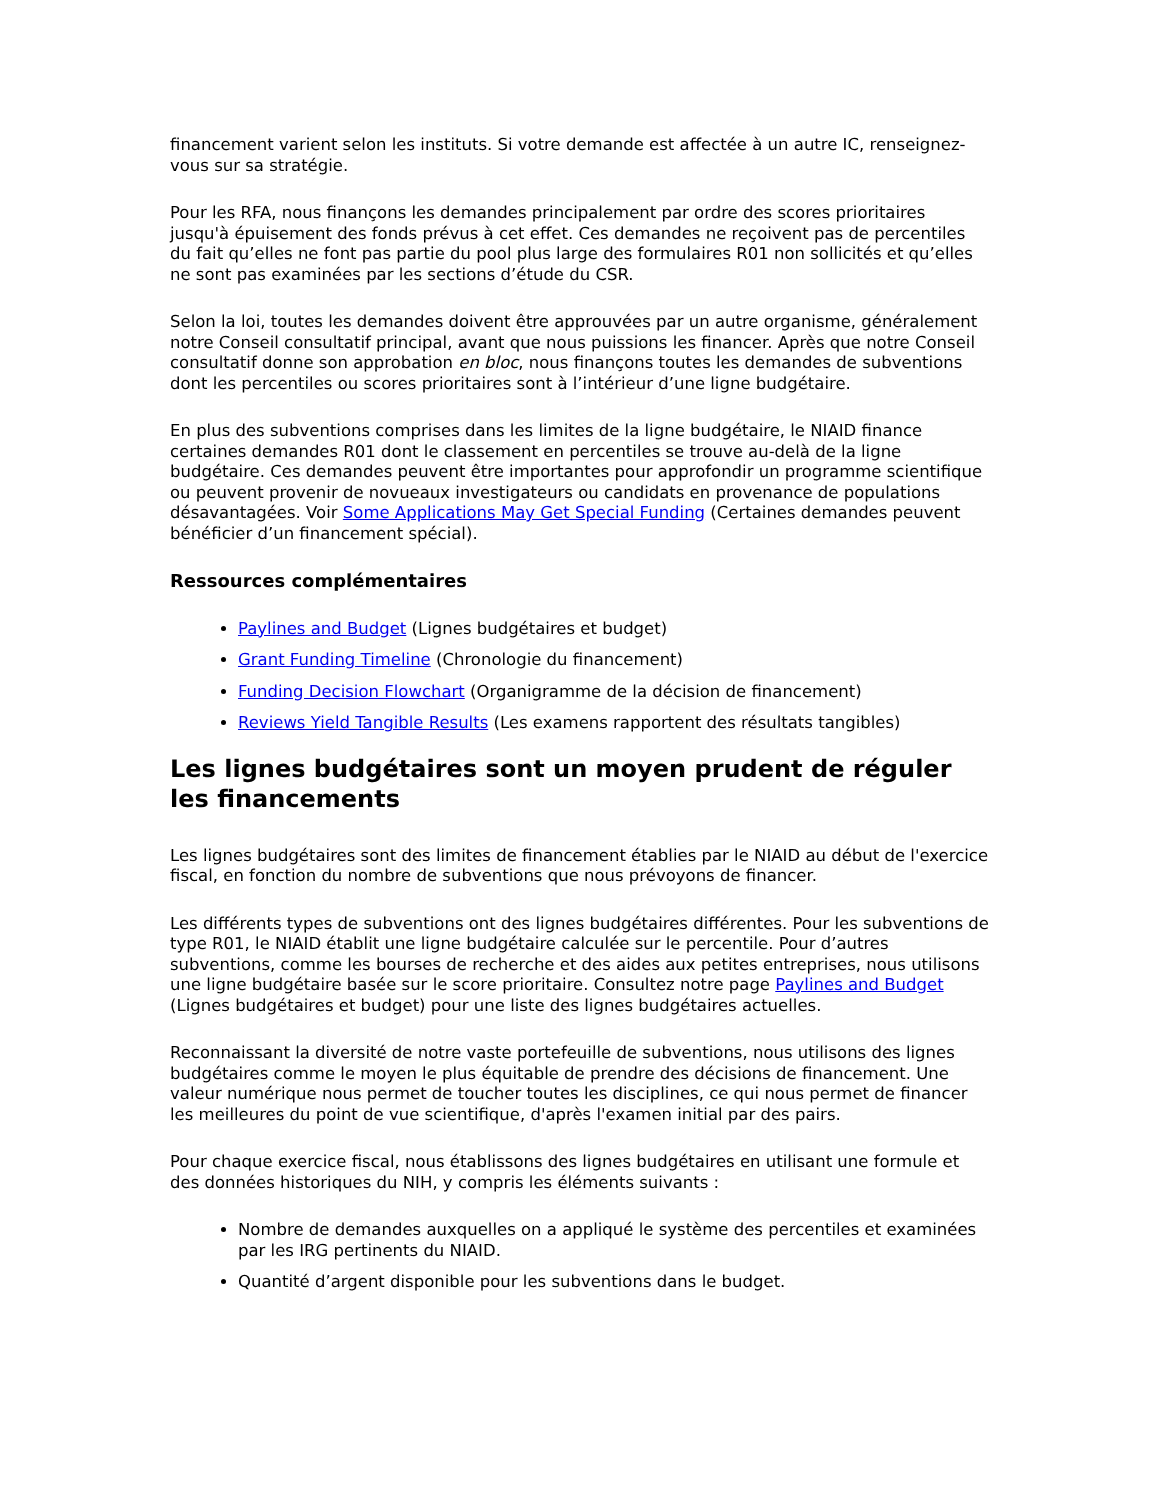financement varient selon les instituts. Si votre demande est affectée à un autre IC, renseignez-vous sur sa stratégie.
Pour les RFA, nous finançons les demandes principalement par ordre des scores prioritaires jusqu'à épuisement des fonds prévus à cet effet. Ces demandes ne reçoivent pas de percentiles du fait qu’elles ne font pas partie du pool plus large des formulaires R01 non sollicités et qu’elles ne sont pas examinées par les sections d’étude du CSR.
Selon la loi, toutes les demandes doivent être approuvées par un autre organisme, généralement notre Conseil consultatif principal, avant que nous puissions les financer. Après que notre Conseil consultatif donne son approbation en bloc, nous finançons toutes les demandes de subventions dont les percentiles ou scores prioritaires sont à l’intérieur d’une ligne budgétaire.
En plus des subventions comprises dans les limites de la ligne budgétaire, le NIAID finance certaines demandes R01 dont le classement en percentiles se trouve au-delà de la ligne budgétaire. Ces demandes peuvent être importantes pour approfondir un programme scientifique ou peuvent provenir de novueaux investigateurs ou candidats en provenance de populations désavantagées. Voir Some Applications May Get Special Funding (Certaines demandes peuvent bénéficier d’un financement spécial).
Ressources complémentaires
Paylines and Budget (Lignes budgétaires et budget)
Grant Funding Timeline (Chronologie du financement)
Funding Decision Flowchart (Organigramme de la décision de financement)
Reviews Yield Tangible Results (Les examens rapportent des résultats tangibles)
Les lignes budgétaires sont un moyen prudent de réguler les financements
Les lignes budgétaires sont des limites de financement établies par le NIAID au début de l'exercice fiscal, en fonction du nombre de subventions que nous prévoyons de financer.
Les différents types de subventions ont des lignes budgétaires différentes. Pour les subventions de type R01, le NIAID établit une ligne budgétaire calculée sur le percentile. Pour d’autres subventions, comme les bourses de recherche et des aides aux petites entreprises, nous utilisons une ligne budgétaire basée sur le score prioritaire. Consultez notre page Paylines and Budget (Lignes budgétaires et budget) pour une liste des lignes budgétaires actuelles.
Reconnaissant la diversité de notre vaste portefeuille de subventions, nous utilisons des lignes budgétaires comme le moyen le plus équitable de prendre des décisions de financement. Une valeur numérique nous permet de toucher toutes les disciplines, ce qui nous permet de financer les meilleures du point de vue scientifique, d'après l'examen initial par des pairs.
Pour chaque exercice fiscal, nous établissons des lignes budgétaires en utilisant une formule et des données historiques du NIH, y compris les éléments suivants :
Nombre de demandes auxquelles on a appliqué le système des percentiles et examinées par les IRG pertinents du NIAID.
Quantité d’argent disponible pour les subventions dans le budget.